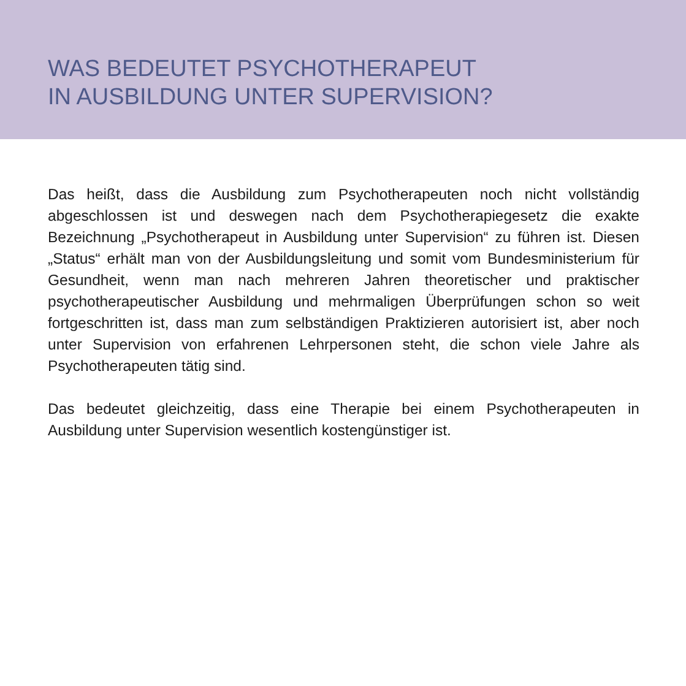WAS BEDEUTET PSYCHOTHERAPEUT
IN AUSBILDUNG UNTER SUPERVISION?
Das heißt, dass die Ausbildung zum Psychotherapeuten noch nicht voll­ständig abgeschlossen ist und deswegen nach dem Psychotherapie­gesetz die exakte Bezeichnung „Psychotherapeut in Ausbildung unter Supervision“ zu führen ist. Diesen „Status“ erhält man von der Ausbil­dungsleitung und somit vom Bundesministerium für Gesundheit, wenn man nach mehreren Jahren theoretischer und praktischer psychothera­peutischer Ausbildung und mehrmaligen Überprüfungen schon so weit fortgeschritten ist, dass man zum selbständigen Praktizieren autorisiert ist, aber noch unter Supervision von erfahrenen Lehrpersonen steht, die schon viele Jahre als Psychotherapeuten tätig sind.
Das bedeutet gleichzeitig, dass eine Therapie bei einem Psychothera­peuten in Ausbildung unter Supervision wesentlich kostengünstiger ist.